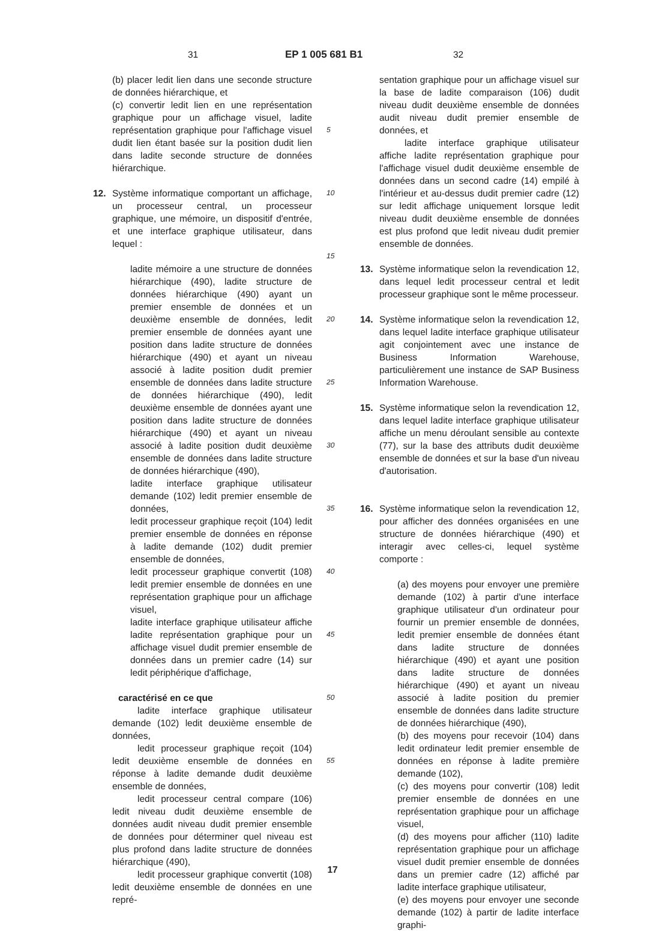31 EP 1 005 681 B1 32
(b) placer ledit lien dans une seconde structure de données hiérarchique, et
(c) convertir ledit lien en une représentation graphique pour un affichage visuel, ladite représentation graphique pour l'affichage visuel dudit lien étant basée sur la position dudit lien dans ladite seconde structure de données hiérarchique.
12. Système informatique comportant un affichage, un processeur central, un processeur graphique, une mémoire, un dispositif d'entrée, et une interface graphique utilisateur, dans lequel :
ladite mémoire a une structure de données hiérarchique (490), ladite structure de données hiérarchique (490) ayant un premier ensemble de données et un deuxième ensemble de données, ledit premier ensemble de données ayant une position dans ladite structure de données hiérarchique (490) et ayant un niveau associé à ladite position dudit premier ensemble de données dans ladite structure de données hiérarchique (490), ledit deuxième ensemble de données ayant une position dans ladite structure de données hiérarchique (490) et ayant un niveau associé à ladite position dudit deuxième ensemble de données dans ladite structure de données hiérarchique (490),
ladite interface graphique utilisateur demande (102) ledit premier ensemble de données,
ledit processeur graphique reçoit (104) ledit premier ensemble de données en réponse à ladite demande (102) dudit premier ensemble de données,
ledit processeur graphique convertit (108) ledit premier ensemble de données en une représentation graphique pour un affichage visuel,
ladite interface graphique utilisateur affiche ladite représentation graphique pour un affichage visuel dudit premier ensemble de données dans un premier cadre (14) sur ledit périphérique d'affichage,
caractérisé en ce que
ladite interface graphique utilisateur demande (102) ledit deuxième ensemble de données,
ledit processeur graphique reçoit (104) ledit deuxième ensemble de données en réponse à ladite demande dudit deuxième ensemble de données,
ledit processeur central compare (106) ledit niveau dudit deuxième ensemble de données audit niveau dudit premier ensemble de données pour déterminer quel niveau est plus profond dans ladite structure de données hiérarchique (490),
ledit processeur graphique convertit (108) ledit deuxième ensemble de données en une repré-
5
10
15
20
25
30
35
40
45
50
55
sentation graphique pour un affichage visuel sur la base de ladite comparaison (106) dudit niveau dudit deuxième ensemble de données audit niveau dudit premier ensemble de données, et
ladite interface graphique utilisateur affiche ladite représentation graphique pour l'affichage visuel dudit deuxième ensemble de données dans un second cadre (14) empilé à l'intérieur et au-dessus dudit premier cadre (12) sur ledit affichage uniquement lorsque ledit niveau dudit deuxième ensemble de données est plus profond que ledit niveau dudit premier ensemble de données.
13. Système informatique selon la revendication 12, dans lequel ledit processeur central et ledit processeur graphique sont le même processeur.
14. Système informatique selon la revendication 12, dans lequel ladite interface graphique utilisateur agit conjointement avec une instance de Business Information Warehouse, particulièrement une instance de SAP Business Information Warehouse.
15. Système informatique selon la revendication 12, dans lequel ladite interface graphique utilisateur affiche un menu déroulant sensible au contexte (77), sur la base des attributs dudit deuxième ensemble de données et sur la base d'un niveau d'autorisation.
16. Système informatique selon la revendication 12, pour afficher des données organisées en une structure de données hiérarchique (490) et interagir avec celles-ci, lequel système comporte :
(a) des moyens pour envoyer une première demande (102) à partir d'une interface graphique utilisateur d'un ordinateur pour fournir un premier ensemble de données, ledit premier ensemble de données étant dans ladite structure de données hiérarchique (490) et ayant une position dans ladite structure de données hiérarchique (490) et ayant un niveau associé à ladite position du premier ensemble de données dans ladite structure de données hiérarchique (490),
(b) des moyens pour recevoir (104) dans ledit ordinateur ledit premier ensemble de données en réponse à ladite première demande (102),
(c) des moyens pour convertir (108) ledit premier ensemble de données en une représentation graphique pour un affichage visuel,
(d) des moyens pour afficher (110) ladite représentation graphique pour un affichage visuel dudit premier ensemble de données dans un premier cadre (12) affiché par ladite interface graphique utilisateur,
(e) des moyens pour envoyer une seconde demande (102) à partir de ladite interface graphi-
17